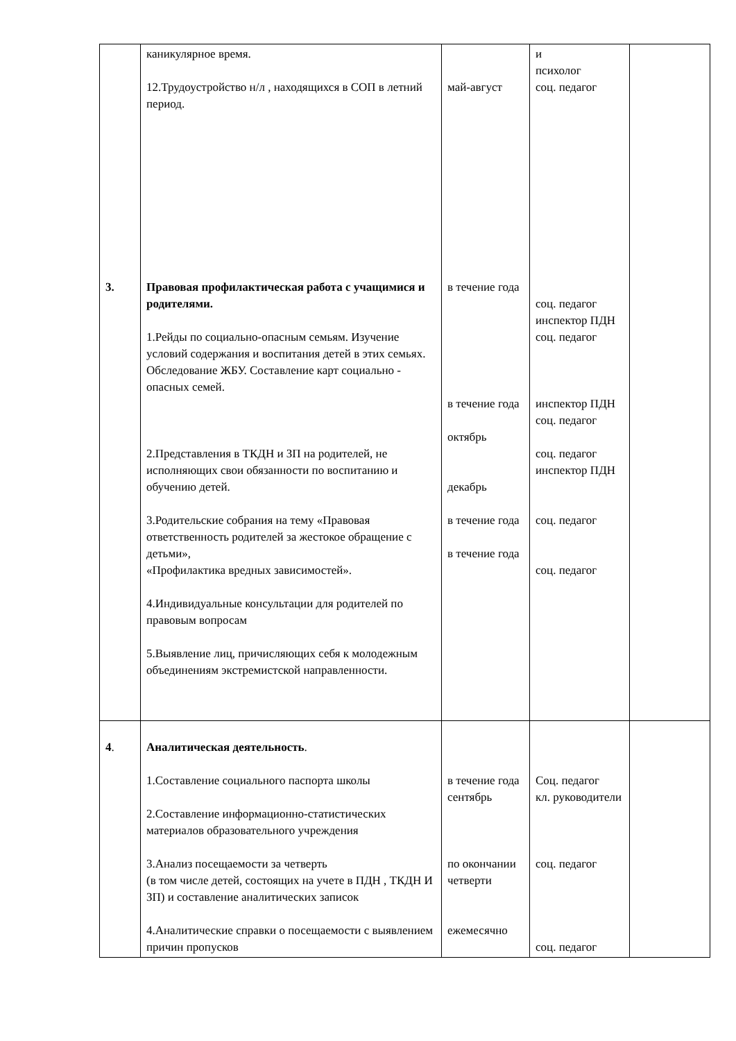| 3. | каникулярное время. 12.Трудоустройство н/л , находящихся в СОП в летний период. Правовая профилактическая работа с учащимися и родителями. 1.Рейды по социально-опасным семьям. Изучение условий содержания и воспитания детей в этих семьях. Обследование ЖБУ. Составление карт социально - опасных семей. 2.Представления в ТКДН и ЗП на родителей, не исполняющих свои обязанности по воспитанию и обучению детей. 3.Родительские собрания на тему «Правовая ответственность родителей за жестокое обращение с детьми», «Профилактика вредных зависимостей». 4.Индивидуальные консультации для родителей по правовым вопросам 5.Выявление лиц, причисляющих себя к молодежным объединениям экстремистской направленности. | май-август в течение года в течение года октябрь декабрь в течение года в течение года | и психолог соц. педагог соц. педагог инспектор ПДН соц. педагог инспектор ПДН соц. педагог соц. педагог инспектор ПДН соц. педагог соц. педагог | |
| 4 . | Аналитическая деятельность . 1.Составление социального паспорта школы 2.Составление информационно-статистических материалов образовательного учреждения 3.Анализ посещаемости за четверть (в том числе детей, состоящих на учете в ПДН , ТКДН И ЗП) и составление аналитических записок 4.Аналитические справки о посещаемости с выявлением причин пропусков | в течение года сентябрь по окончании четверти ежемесячно | Соц. педагог кл. руководители соц. педагог соц. педагог | |